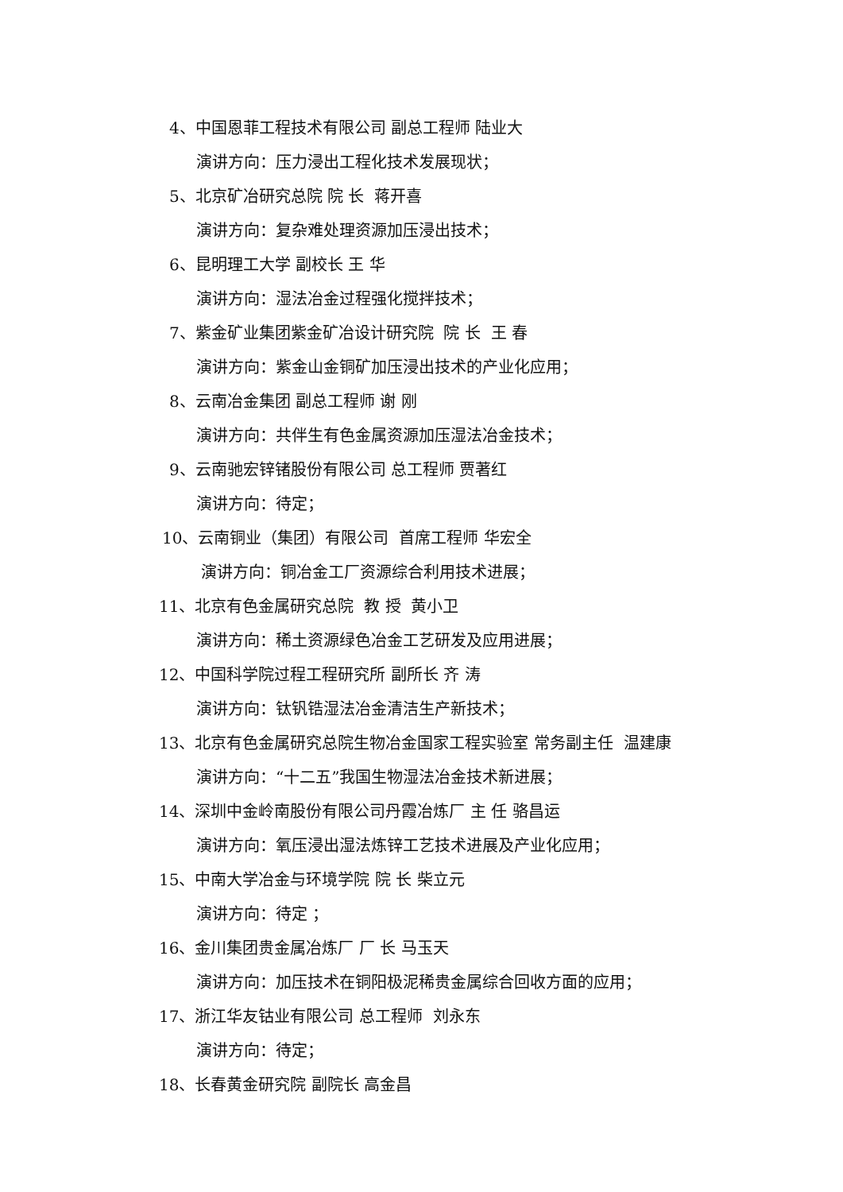4、中国恩菲工程技术有限公司 副总工程师 陆业大
演讲方向：压力浸出工程化技术发展现状；
5、北京矿冶研究总院 院 长 蒋开喜
演讲方向：复杂难处理资源加压浸出技术；
6、昆明理工大学 副校长 王 华
演讲方向：湿法冶金过程强化搅拌技术；
7、紫金矿业集团紫金矿冶设计研究院 院 长 王 春
演讲方向：紫金山金铜矿加压浸出技术的产业化应用；
8、云南冶金集团 副总工程师 谢 刚
演讲方向：共伴生有色金属资源加压湿法冶金技术；
9、云南驰宏锌锗股份有限公司 总工程师 贾著红
演讲方向：待定；
10、云南铜业（集团）有限公司 首席工程师 华宏全
演讲方向：铜冶金工厂资源综合利用技术进展；
11、北京有色金属研究总院 教 授 黄小卫
演讲方向：稀土资源绿色冶金工艺研发及应用进展；
12、中国科学院过程工程研究所 副所长 齐 涛
演讲方向：钛钒锆湿法冶金清洁生产新技术；
13、北京有色金属研究总院生物冶金国家工程实验室 常务副主任 温建康
演讲方向：“十二五”我国生物湿法冶金技术新进展；
14、深圳中金岭南股份有限公司丹霞冶炼厂 主 任 骆昌运
演讲方向：氧压浸出湿法炼锌工艺技术进展及产业化应用；
15、中南大学冶金与环境学院 院 长 柴立元
演讲方向：待定 ；
16、金川集团贵金属冶炼厂 厂 长 马玉天
演讲方向：加压技术在铜阳极泥稀贵金属综合回收方面的应用；
17、浙江华友钴业有限公司 总工程师 刘永东
演讲方向：待定；
18、长春黄金研究院 副院长 高金昌